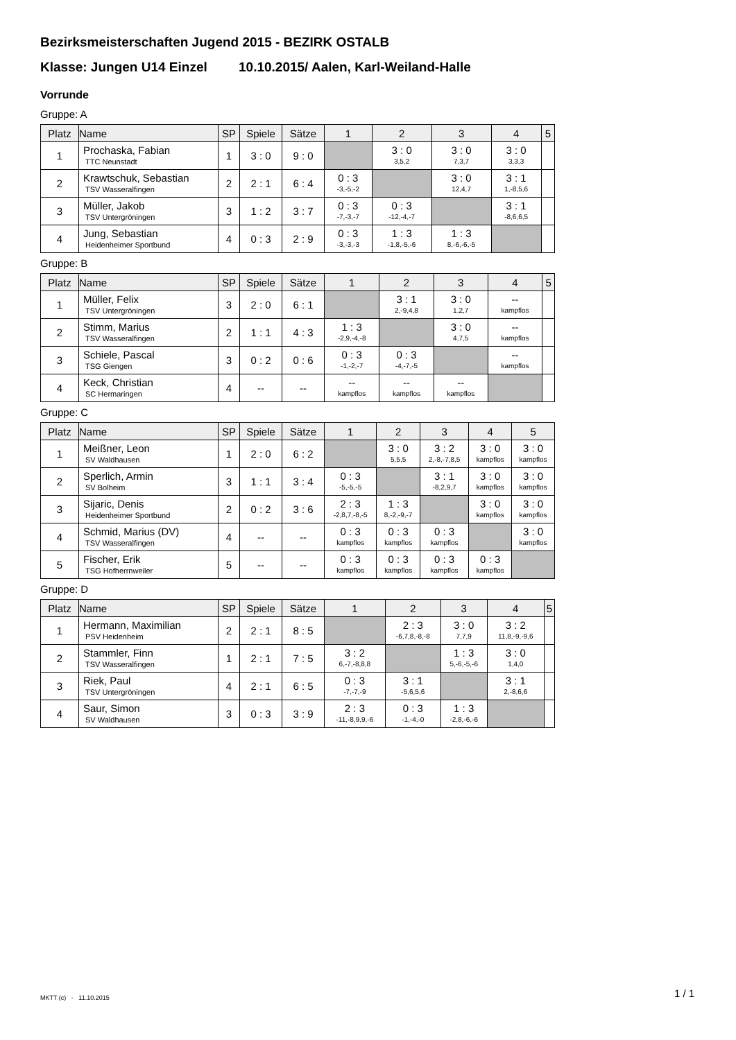Bezirksmeisterschaften Jugend 2015 - BEZIRK OSTALB
Klasse: Jungen U14 Einzel 10.10.2015/ Aalen, Karl-Weiland-Halle
Vorrunde
Gruppe: A
| Platz | Name | SP | Spiele | Sätze | 1 | 2 | 3 | 4 | 5 |
| --- | --- | --- | --- | --- | --- | --- | --- | --- | --- |
| 1 | Prochaska, Fabian TTC Neunstadt | 1 | 3 : 0 | 9 : 0 | | 3 : 0 3,5,2 | 3 : 0 7,3,7 | 3 : 0 3,3,3 | |
| 2 | Krawtschuk, Sebastian TSV Wasseralfingen | 2 | 2 : 1 | 6 : 4 | 0 : 3 -3,-5,-2 | | 3 : 0 12,4,7 | 3 : 1 1,-8,5,6 | |
| 3 | Müller, Jakob TSV Untergröningen | 3 | 1 : 2 | 3 : 7 | 0 : 3 -7,-3,-7 | 0 : 3 -12,-4,-7 | | 3 : 1 -8,6,6,5 | |
| 4 | Jung, Sebastian Heidenheimer Sportbund | 4 | 0 : 3 | 2 : 9 | 0 : 3 -3,-3,-3 | 1 : 3 -1,8,-5,-6 | 1 : 3 8,-6,-6,-5 | | |
Gruppe: B
| Platz | Name | SP | Spiele | Sätze | 1 | 2 | 3 | 4 | 5 |
| --- | --- | --- | --- | --- | --- | --- | --- | --- | --- |
| 1 | Müller, Felix TSV Untergröningen | 3 | 2 : 0 | 6 : 1 | | 3 : 1 2,-9,4,8 | 3 : 0 1,2,7 | -- kampflos | |
| 2 | Stimm, Marius TSV Wasseralfingen | 2 | 1 : 1 | 4 : 3 | 1 : 3 -2,9,-4,-8 | | 3 : 0 4,7,5 | -- kampflos | |
| 3 | Schiele, Pascal TSG Giengen | 3 | 0 : 2 | 0 : 6 | 0 : 3 -1,-2,-7 | 0 : 3 -4,-7,-5 | | -- kampflos | |
| 4 | Keck, Christian SC Hermaringen | 4 | -- | -- | -- kampflos | -- kampflos | -- kampflos | | |
Gruppe: C
| Platz | Name | SP | Spiele | Sätze | 1 | 2 | 3 | 4 | 5 |
| --- | --- | --- | --- | --- | --- | --- | --- | --- | --- |
| 1 | Meißner, Leon SV Waldhausen | 1 | 2 : 0 | 6 : 2 | | 3 : 0 5,5,5 | 3 : 2 2,-8,-7,8,5 | 3 : 0 kampflos | 3 : 0 kampflos |
| 2 | Sperlich, Armin SV Bolheim | 3 | 1 : 1 | 3 : 4 | 0 : 3 -5,-5,-5 | | 3 : 1 -8,2,9,7 | 3 : 0 kampflos | 3 : 0 kampflos |
| 3 | Sijaric, Denis Heidenheimer Sportbund | 2 | 0 : 2 | 3 : 6 | 2 : 3 -2,8,7,-8,-5 | 1 : 3 8,-2,-9,-7 | | 3 : 0 kampflos | 3 : 0 kampflos |
| 4 | Schmid, Marius (DV) TSV Wasseralfingen | 4 | -- | -- | 0 : 3 kampflos | 0 : 3 kampflos | 0 : 3 kampflos | | 3 : 0 kampflos |
| 5 | Fischer, Erik TSG Hofherrnweiler | 5 | -- | -- | 0 : 3 kampflos | 0 : 3 kampflos | 0 : 3 kampflos | 0 : 3 kampflos | |
Gruppe: D
| Platz | Name | SP | Spiele | Sätze | 1 | 2 | 3 | 4 | 5 |
| --- | --- | --- | --- | --- | --- | --- | --- | --- | --- |
| 1 | Hermann, Maximilian PSV Heidenheim | 2 | 2 : 1 | 8 : 5 | | 2 : 3 -6,7,8,-8,-8 | 3 : 0 7,7,9 | 3 : 2 11,8,-9,-9,6 | |
| 2 | Stammler, Finn TSV Wasseralfingen | 1 | 2 : 1 | 7 : 5 | 3 : 2 6,-7,-8,8,8 | | 1 : 3 5,-6,-5,-6 | 3 : 0 1,4,0 | |
| 3 | Riek, Paul TSV Untergröningen | 4 | 2 : 1 | 6 : 5 | 0 : 3 -7,-7,-9 | 3 : 1 -5,6,5,6 | | 3 : 1 2,-8,6,6 | |
| 4 | Saur, Simon SV Waldhausen | 3 | 0 : 3 | 3 : 9 | 2 : 3 -11,-8,9,9,-6 | 0 : 3 -1,-4,-0 | 1 : 3 -2,8,-6,-6 | | |
MKTT (c) - 11.10.2015 1 / 1